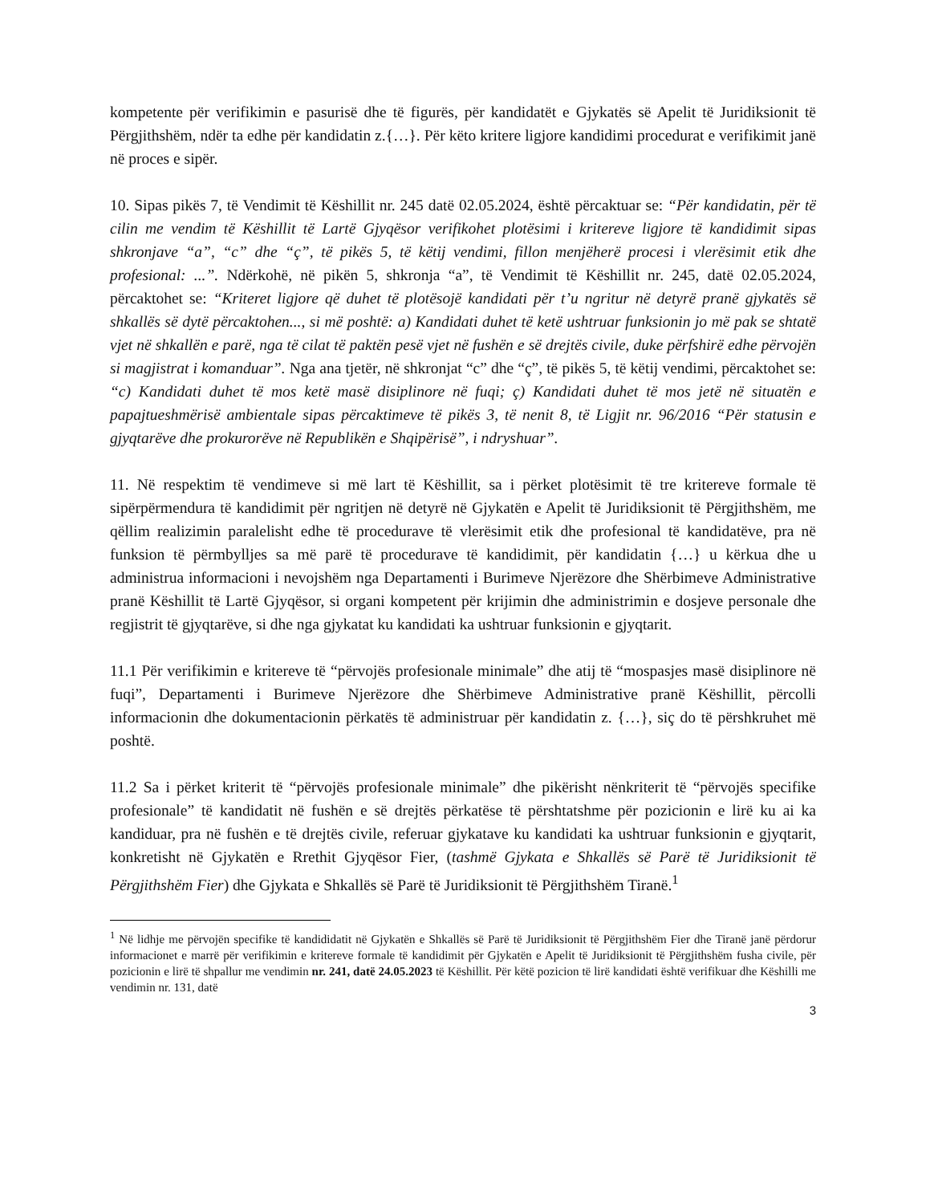kompetente për verifikimin e pasurisë dhe të figurës, për kandidatët e Gjykatës së Apelit të Juridiksionit të Përgjithshëm, ndër ta edhe për kandidatin z.{…}. Për këto kritere ligjore kandidimi procedurat e verifikimit janë në proces e sipër.
10. Sipas pikës 7, të Vendimit të Këshillit nr. 245 datë 02.05.2024, është përcaktuar se: “Për kandidatin, për të cilin me vendim të Këshillit të Lartë Gjyqësor verifikohet plotësimi i kritereve ligjore të kandidimit sipas shkronjave “a”, “c” dhe “ç”, të pikës 5, të këtij vendimi, fillon menjëherë procesi i vlerësimit etik dhe profesional: ...”. Ndërkohë, në pikën 5, shkronja “a”, të Vendimit të Këshillit nr. 245, datë 02.05.2024, përcaktohet se: “Kriteret ligjore që duhet të plotësojë kandidati për t’u ngritur në detyrë pranë gjykatës së shkallës së dytë përcaktohen..., si më poshtë: a) Kandidati duhet të ketë ushtruar funksionin jo më pak se shtatë vjet në shkallën e parë, nga të cilat të paktën pesë vjet në fushën e së drejtës civile, duke përfshirë edhe përvojën si magjistrat i komanduar”. Nga ana tjetër, në shkronjat “c” dhe “ç”, të pikës 5, të këtij vendimi, përcaktohet se: “c) Kandidati duhet të mos ketë masë disiplinore në fuqi; ç) Kandidati duhet të mos jetë në situatën e papajtueshmërisë ambientale sipas përcaktimeve të pikës 3, të nenit 8, të Ligjit nr. 96/2016 “Për statusin e gjyqtarëve dhe prokurorëve në Republikën e Shqipërisë”, i ndryshuar”.
11. Në respektim të vendimeve si më lart të Këshillit, sa i përket plotësimit të tre kritereve formale të sipërpërmendura të kandidimit për ngritjen në detyrë në Gjykatën e Apelit të Juridiksionit të Përgjithshëm, me qëllim realizimin paralelisht edhe të procedurave të vlerësimit etik dhe profesional të kandidatëve, pra në funksion të përmbylljes sa më parë të procedurave të kandidimit, për kandidatin {…} u kërkua dhe u administrua informacioni i nevojshëm nga Departamenti i Burimeve Njerëzore dhe Shërbimeve Administrative pranë Këshillit të Lartë Gjyqësor, si organi kompetent për krijimin dhe administrimin e dosjeve personale dhe regjistrit të gjyqtarëve, si dhe nga gjykatat ku kandidati ka ushtruar funksionin e gjyqtarit.
11.1 Për verifikimin e kritereve të “përvojës profesionale minimale” dhe atij të “mospasjes masë disiplinore në fuqi”, Departamenti i Burimeve Njerëzore dhe Shërbimeve Administrative pranë Këshillit, përcolli informacionin dhe dokumentacionin përkatës të administruar për kandidatin z. {…}, siç do të përshkruhet më poshtë.
11.2 Sa i përket kriterit të “përvojës profesionale minimale” dhe pikërisht nënkriterit të “përvojës specifike profesionale” të kandidatit në fushën e së drejtës përkatëse të përshtatshme për pozicionin e lirë ku ai ka kandiduar, pra në fushën e të drejtës civile, referuar gjykatave ku kandidati ka ushtruar funksionin e gjyqtarit, konkretisht në Gjykatën e Rrethit Gjyqësor Fier, (tashmë Gjykata e Shkallës së Parë të Juridiksionit të Përgjithshëm Fier) dhe Gjykata e Shkallës së Parë të Juridiksionit të Përgjithshëm Tiranë.<sup>1</sup>
<sup>1</sup> Në lidhje me përvojën specifike të kandididatit në Gjykatën e Shkallës së Parë të Juridiksionit të Përgjithshëm Fier dhe Tiranë janë përdorur informacionet e marrë për verifikimin e kritereve formale të kandidimit për Gjykatën e Apelit të Juridiksionit të Përgjithshëm fusha civile, për pozicionin e lirë të shpallur me vendimin nr. 241, datë 24.05.2023 të Këshillit. Për këtë pozicion të lirë kandidati është verifikuar dhe Këshilli me vendimin nr. 131, datë
3